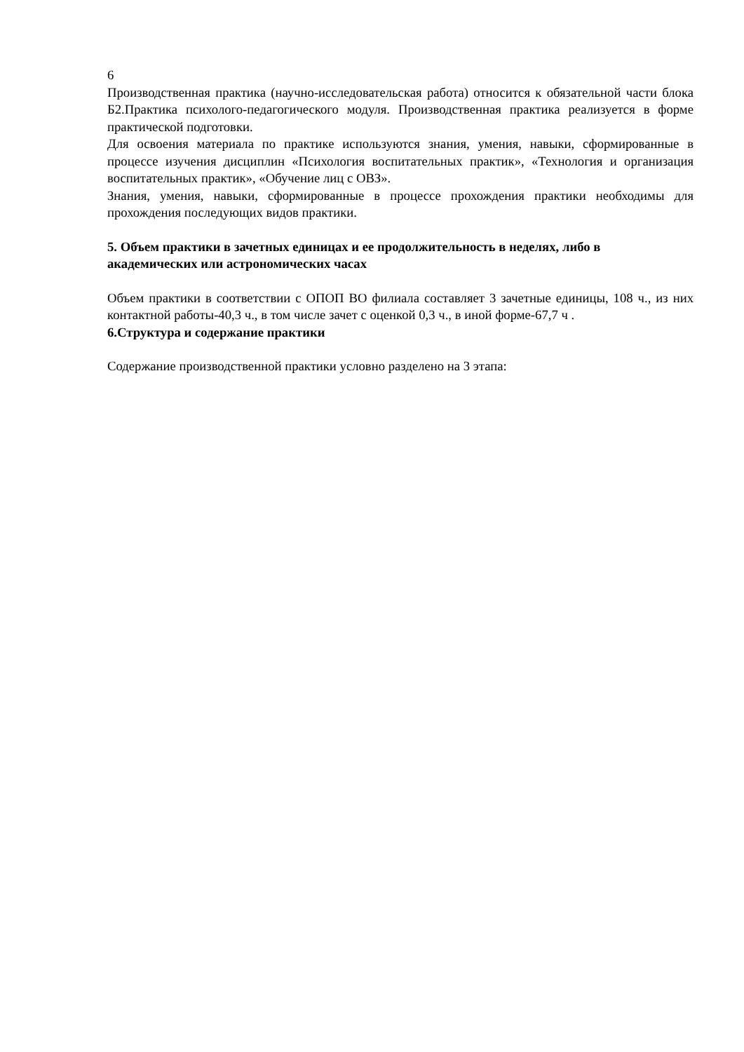6
Производственная практика (научно-исследовательская работа) относится к обязательной части блока Б2.Практика психолого-педагогического модуля. Производственная практика реализуется в форме практической подготовки.
Для освоения материала по практике используются знания, умения, навыки, сформированные в процессе изучения дисциплин «Психология воспитательных практик», «Технология и организация воспитательных практик», «Обучение лиц с ОВЗ».
Знания, умения, навыки, сформированные в процессе прохождения практики необходимы для прохождения последующих видов практики.
5. Объем практики в зачетных единицах и ее продолжительность в неделях, либо в академических или астрономических часах
Объем практики в соответствии с ОПОП ВО филиала составляет 3 зачетные единицы, 108 ч., из них контактной работы-40,3 ч., в том числе зачет с оценкой 0,3 ч., в иной форме-67,7 ч .
6.Структура и содержание практики
Содержание производственной практики условно разделено на 3 этапа: